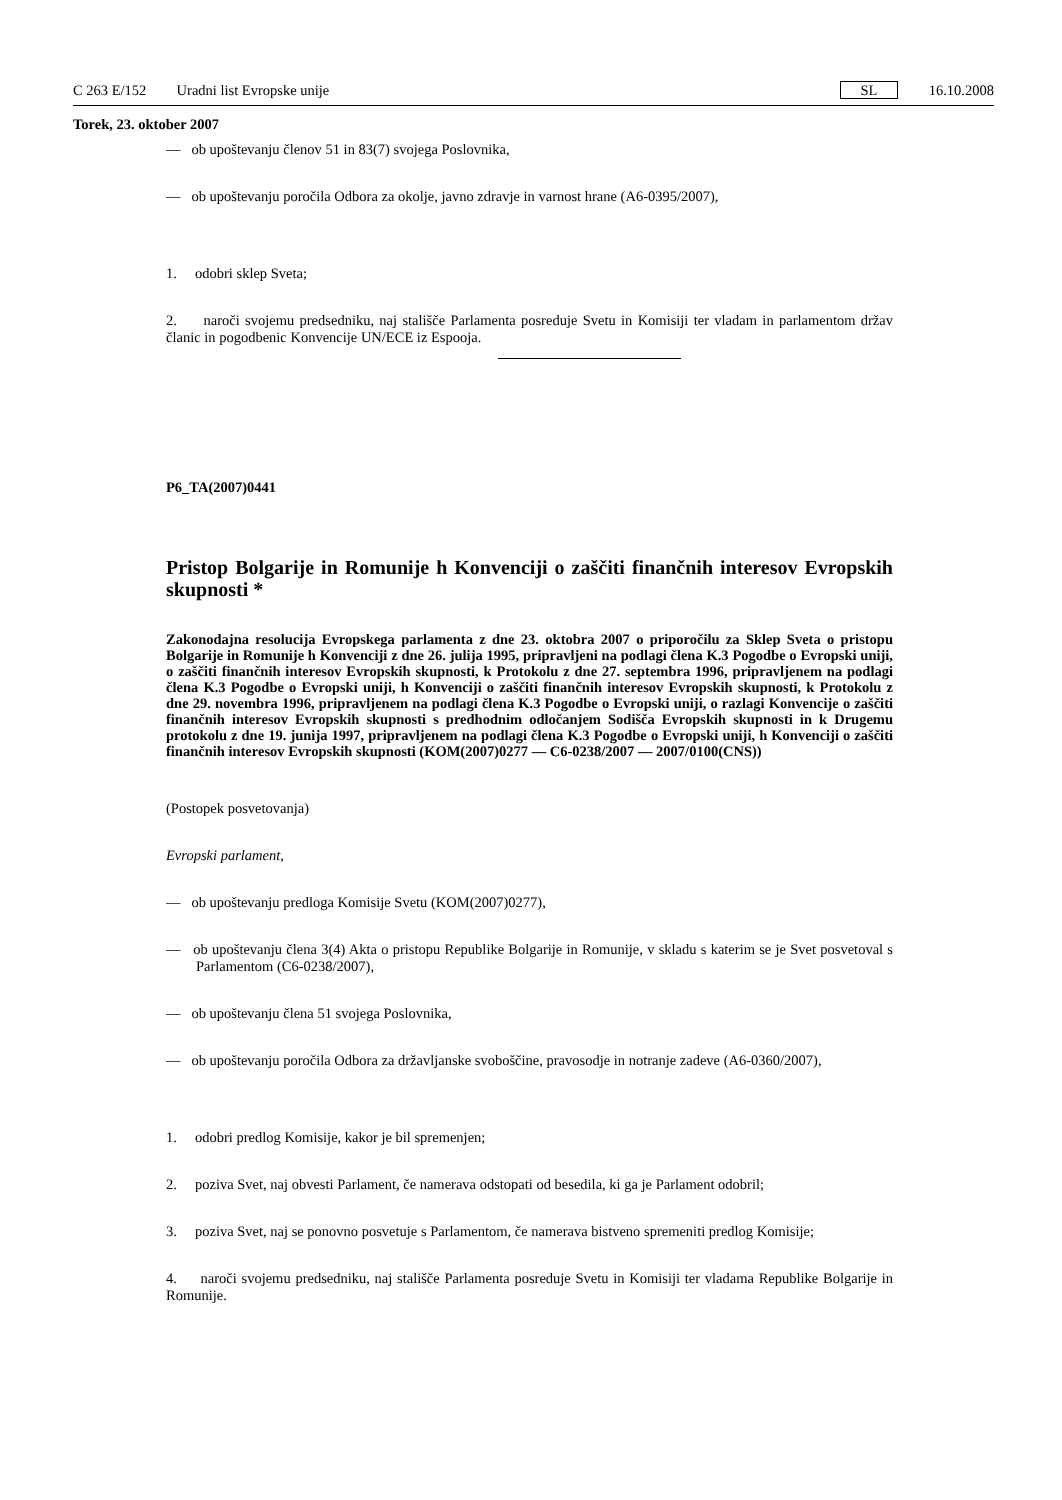C 263 E/152 Uradni list Evropske unije SL 16.10.2008
Torek, 23. oktober 2007
— ob upoštevanju členov 51 in 83(7) svojega Poslovnika,
— ob upoštevanju poročila Odbora za okolje, javno zdravje in varnost hrane (A6-0395/2007),
1. odobri sklep Sveta;
2. naroči svojemu predsedniku, naj stališče Parlamenta posreduje Svetu in Komisiji ter vladam in parlamentom držav članic in pogodbenic Konvencije UN/ECE iz Espooja.
P6_TA(2007)0441
Pristop Bolgarije in Romunije h Konvenciji o zaščiti finančnih interesov Evropskih skupnosti *
Zakonodajna resolucija Evropskega parlamenta z dne 23. oktobra 2007 o priporočilu za Sklep Sveta o pristopu Bolgarije in Romunije h Konvenciji z dne 26. julija 1995, pripravljeni na podlagi člena K.3 Pogodbe o Evropski uniji, o zaščiti finančnih interesov Evropskih skupnosti, k Protokolu z dne 27. septembra 1996, pripravljenem na podlagi člena K.3 Pogodbe o Evropski uniji, h Konvenciji o zaščiti finančnih interesov Evropskih skupnosti, k Protokolu z dne 29. novembra 1996, pripravljenem na podlagi člena K.3 Pogodbe o Evropski uniji, o razlagi Konvencije o zaščiti finančnih interesov Evropskih skupnosti s predhodnim odločanjem Sodišča Evropskih skupnosti in k Drugemu protokolu z dne 19. junija 1997, pripravljenem na podlagi člena K.3 Pogodbe o Evropski uniji, h Konvenciji o zaščiti finančnih interesov Evropskih skupnosti (KOM(2007)0277 — C6-0238/2007 — 2007/0100(CNS))
(Postopek posvetovanja)
Evropski parlament,
— ob upoštevanju predloga Komisije Svetu (KOM(2007)0277),
— ob upoštevanju člena 3(4) Akta o pristopu Republike Bolgarije in Romunije, v skladu s katerim se je Svet posvetoval s Parlamentom (C6-0238/2007),
— ob upoštevanju člena 51 svojega Poslovnika,
— ob upoštevanju poročila Odbora za državljanske svoboščine, pravosodje in notranje zadeve (A6-0360/2007),
1. odobri predlog Komisije, kakor je bil spremenjen;
2. poziva Svet, naj obvesti Parlament, če namerava odstopati od besedila, ki ga je Parlament odobril;
3. poziva Svet, naj se ponovno posvetuje s Parlamentom, če namerava bistveno spremeniti predlog Komisije;
4. naroči svojemu predsedniku, naj stališče Parlamenta posreduje Svetu in Komisiji ter vladama Republike Bolgarije in Romunije.